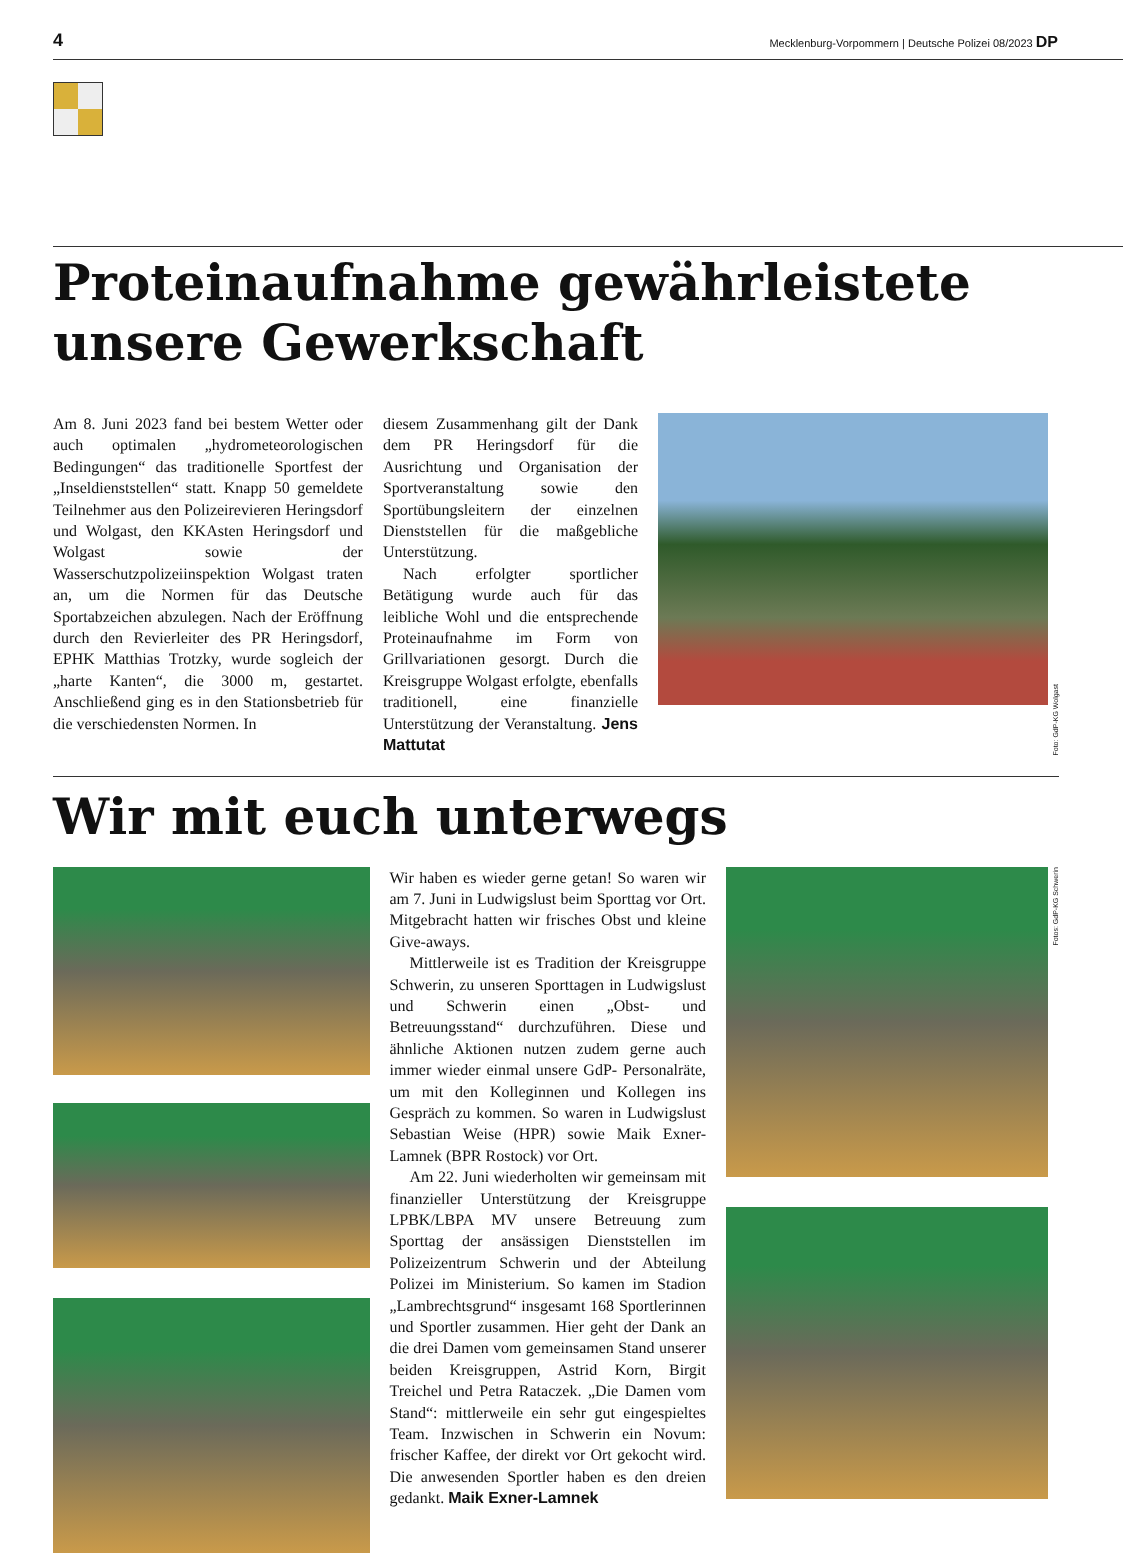4 Mecklenburg-Vorpommern | Deutsche Polizei 08/2023 DP
Proteinaufnahme gewährleistete unsere Gewerkschaft
Am 8. Juni 2023 fand bei bestem Wetter oder auch optimalen „hydrometeorologischen Bedingungen“ das traditionelle Sportfest der „Inseldienststellen“ statt. Knapp 50 gemeldete Teilnehmer aus den Polizeirevieren Heringsdorf und Wolgast, den KKAsten Heringsdorf und Wolgast sowie der Wasserschutzpolizeiinspektion Wolgast traten an, um die Normen für das Deutsche Sportabzeichen abzulegen. Nach der Eröffnung durch den Revierleiter des PR Heringsdorf, EPHK Matthias Trotzky, wurde sogleich der „harte Kanten“, die 3000 m, gestartet. Anschließend ging es in den Stationsbetrieb für die verschiedensten Normen. In
diesem Zusammenhang gilt der Dank dem PR Heringsdorf für die Ausrichtung und Organisation der Sportveranstaltung sowie den Sportübungsleitern der einzelnen Dienststellen für die maßgebliche Unterstützung.
Nach erfolgter sportlicher Betätigung wurde auch für das leibliche Wohl und die entsprechende Proteinaufnahme im Form von Grillvariationen gesorgt. Durch die Kreisgruppe Wolgast erfolgte, ebenfalls traditionell, eine finanzielle Unterstützung der Veranstaltung. Jens Mattutat
Foto: GdP-KG Wolgast
Wir mit euch unterwegs
Wir haben es wieder gerne getan! So waren wir am 7. Juni in Ludwigslust beim Sporttag vor Ort. Mitgebracht hatten wir frisches Obst und kleine Give-aways.
Mittlerweile ist es Tradition der Kreisgruppe Schwerin, zu unseren Sporttagen in Ludwigslust und Schwerin einen „Obst- und Betreuungsstand“ durchzuführen. Diese und ähnliche Aktionen nutzen zudem gerne auch immer wieder einmal unsere GdP- Personalräte, um mit den Kolleginnen und Kollegen ins Gespräch zu kommen. So waren in Ludwigslust Sebastian Weise (HPR) sowie Maik Exner-Lamnek (BPR Rostock) vor Ort.
Am 22. Juni wiederholten wir gemeinsam mit finanzieller Unterstützung der Kreisgruppe LPBK/LBPA MV unsere Betreuung zum Sporttag der ansässigen Dienststellen im Polizeizentrum Schwerin und der Abteilung Polizei im Ministerium. So kamen im Stadion „Lambrechtsgrund“ insgesamt 168 Sportlerinnen und Sportler zusammen. Hier geht der Dank an die drei Damen vom gemeinsamen Stand unserer beiden Kreisgruppen, Astrid Korn, Birgit Treichel und Petra Rataczek. „Die Damen vom Stand“: mittlerweile ein sehr gut eingespieltes Team. Inzwischen in Schwerin ein Novum: frischer Kaffee, der direkt vor Ort gekocht wird. Die anwesenden Sportler haben es den dreien gedankt. Maik Exner-Lamnek
Fotos: GdP-KG Schwerin